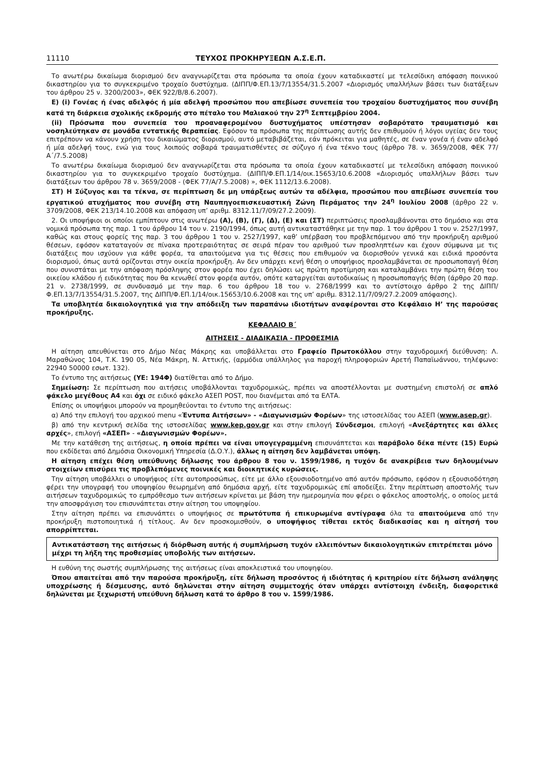11110 ΤΕΥΧΟΣ ΠΡΟΚΗΡΥΞΕΩΝ Α.Σ.Ε.Π.
Το ανωτέρω δικαίωμα διορισμού δεν αναγνωρίζεται στα πρόσωπα τα οποία έχουν καταδικαστεί με τελεσίδικη απόφαση ποινικού δικαστηρίου για το συγκεκριμένο τροχαίο δυστύχημα. (ΔΙΠΠ/Φ.ΕΠ.13/7/13554/31.5.2007 «Διορισμός υπαλλήλων βάσει των διατάξεων του άρθρου 25 ν. 3200/2003», ΦΕΚ 922/Β/8.6.2007).
Ε) (i) Γονέας ή ένας αδελφός ή μία αδελφή προσώπου που απεβίωσε συνεπεία του τροχαίου δυστυχήματος που συνέβη κατά τη διάρκεια σχολικής εκδρομής στο πέταλο του Μαλιακού την 27<sup>η</sup> Σεπτεμβρίου 2004.
(ii) Πρόσωπα που συνεπεία του προαναφερομένου δυστυχήματος υπέστησαν σοβαρότατο τραυματισμό και νοσηλεύτηκαν σε μονάδα εντατικής θεραπείας. Εφόσον τα πρόσωπα της περίπτωσης αυτής δεν επιθυμούν ή λόγοι υγείας δεν τους επιτρέπουν να κάνουν χρήση του δικαιώματος διορισμού, αυτό μεταβιβάζεται, εάν πρόκειται για μαθητές, σε έναν γονέα ή έναν αδελφό ή μία αδελφή τους, ενώ για τους λοιπούς σοβαρά τραυματισθέντες σε σύζυγο ή ένα τέκνο τους (άρθρο 78. ν. 3659/2008, ΦΕΚ 77/Α΄/7.5.2008)
Το ανωτέρω δικαίωμα διορισμού δεν αναγνωρίζεται στα πρόσωπα τα οποία έχουν καταδικαστεί με τελεσίδικη απόφαση ποινικού δικαστηρίου για το συγκεκριμένο τροχαίο δυστύχημα. (ΔΙΠΠ/Φ.ΕΠ.1/14/οικ.15653/10.6.2008 «Διορισμός υπαλλήλων βάσει των διατάξεων του άρθρου 78 ν. 3659/2008 - (ΦΕΚ 77/Α/7.5.2008) », ΦΕΚ 1112/13.6.2008).
ΣΤ) Η Σύζυγος και τα τέκνα, σε περίπτωση δε μη υπάρξεως αυτών τα αδέλφια, προσώπου που απεβίωσε συνεπεία του εργατικού ατυχήματος που συνέβη στη Ναυπηγοεπισκευαστική Ζώνη Περάματος την 24<sup>η</sup> Ιουλίου 2008 (άρθρο 22 ν. 3709/2008, ΦΕΚ 213/14.10.2008 και απόφαση υπ’ αριθμ. 8312.11/7/09/27.2.2009).
2. Οι υποψήφιοι οι οποίοι εμπίπτουν στις ανωτέρω (Α), (Β), (Γ), (Δ), (Ε) και (ΣΤ) περιπτώσεις προσλαμβάνονται στο δημόσιο και στα νομικά πρόσωπα της παρ. 1 του άρθρου 14 του ν. 2190/1994, όπως αυτή αντικαταστάθηκε με την παρ. 1 του άρθρου 1 του ν. 2527/1997, καθώς και στους φορείς της παρ. 3 του άρθρου 1 του ν. 2527/1997, καθ’ υπέρβαση του προβλεπόμενου από την προκήρυξη αριθμού θέσεων, εφόσον καταταγούν σε πίνακα προτεραιότητας σε σειρά πέραν του αριθμού των προσληπτέων και έχουν σύμφωνα με τις διατάξεις που ισχύουν για κάθε φορέα, τα απαιτούμενα για τις θέσεις που επιθυμούν να διορισθούν γενικά και ειδικά προσόντα διορισμού, όπως αυτά ορίζονται στην οικεία προκήρυξη. Αν δεν υπάρχει κενή θέση ο υποψήφιος προσλαμβάνεται σε προσωποπαγή θέση που συνιστάται με την απόφαση πρόσληψης στον φορέα που έχει δηλώσει ως πρώτη προτίμηση και καταλαμβάνει την πρώτη θέση του οικείου κλάδου ή ειδικότητας που θα κενωθεί στον φορέα αυτόν, οπότε καταργείται αυτοδικαίως η προσωποπαγής θέση (άρθρο 20 παρ. 21 ν. 2738/1999, σε συνδυασμό με την παρ. 6 του άρθρου 18 του ν. 2768/1999 και το αντίστοιχο άρθρο 2 της ΔΙΠΠ/Φ.ΕΠ.13/7/13554/31.5.2007, της ΔΙΠΠ/Φ.ΕΠ.1/14/οικ.15653/10.6.2008 και της υπ’ αριθμ. 8312.11/7/09/27.2.2009 απόφασης).
Τα υποβλητέα δικαιολογητικά για την απόδειξη των παραπάνω ιδιοτήτων αναφέρονται στο Κεφάλαιο Η’ της παρούσας προκήρυξης.
ΚΕΦΑΛΑΙΟ Β΄
ΑΙΤΗΣΕΙΣ - ΔΙΑΔΙΚΑΣΙΑ - ΠΡΟΘΕΣΜΙΑ
Η αίτηση απευθύνεται στο Δήμο Νέας Μάκρης και υποβάλλεται στο Γραφείο Πρωτοκόλλου στην ταχυδρομική διεύθυνση: Λ. Μαραθώνος 104, Τ.Κ. 190 05, Νέα Μάκρη, Ν. Αττικής, (αρμόδια υπάλληλος για παροχή πληροφοριών Αρετή Παπαϊωάννου, τηλέφωνο: 22940 50000 εσωτ. 132).
Το έντυπο της αιτήσεως (ΥΕ: 194Φ) διατίθεται από το Δήμο.
Σημείωση: Σε περίπτωση που αιτήσεις υποβάλλονται ταχυδρομικώς, πρέπει να αποστέλλονται με συστημένη επιστολή σε απλό φάκελο μεγέθους Α4 και όχι σε ειδικό φάκελο ΑΣΕΠ POST, που διανέμεται από τα ΕΛΤΑ.
Επίσης οι υποψήφιοι μπορούν να προμηθεύονται το έντυπο της αιτήσεως:
α) Από την επιλογή του αρχικού menu «Έντυπα Αιτήσεων» - «Διαγωνισμών Φορέων» της ιστοσελίδας του ΑΣΕΠ (www.asep.gr).
β) από την κεντρική σελίδα της ιστοσελίδας www.kep.gov.gr και στην επιλογή Σύνδεσμοι, επιλογή «Ανεξάρτητες και άλλες αρχές», επιλογή «ΑΣΕΠ» - «Διαγωνισμών Φορέων».
Με την κατάθεση της αιτήσεως, η οποία πρέπει να είναι υπογεγραμμένη επισυνάπτεται και παράβολο δέκα πέντε (15) Ευρώ που εκδίδεται από Δημόσια Οικονομική Υπηρεσία (Δ.Ο.Υ.), άλλως η αίτηση δεν λαμβάνεται υπόψη.
Η αίτηση επέχει θέση υπεύθυνης δήλωσης του άρθρου 8 του ν. 1599/1986, η τυχόν δε ανακρίβεια των δηλουμένων στοιχείων επισύρει τις προβλεπόμενες ποινικές και διοικητικές κυρώσεις.
Την αίτηση υποβάλλει ο υποψήφιος είτε αυτοπροσώπως, είτε με άλλο εξουσιοδοτημένο από αυτόν πρόσωπο, εφόσον η εξουσιοδότηση φέρει την υπογραφή του υποψηφίου θεωρημένη από δημόσια αρχή, είτε ταχυδρομικώς επί αποδείξει. Στην περίπτωση αποστολής των αιτήσεων ταχυδρομικώς το εμπρόθεσμο των αιτήσεων κρίνεται με βάση την ημερομηνία που φέρει ο φάκελος αποστολής, ο οποίος μετά την αποσφράγιση του επισυνάπτεται στην αίτηση του υποψηφίου.
Στην αίτηση πρέπει να επισυνάπτει ο υποψήφιος σε πρωτότυπα ή επικυρωμένα αντίγραφα όλα τα απαιτούμενα από την προκήρυξη πιστοποιητικά ή τίτλους. Αν δεν προσκομισθούν, ο υποψήφιος τίθεται εκτός διαδικασίας και η αίτησή του απορρίπτεται.
Αντικατάσταση της αιτήσεως ή διόρθωση αυτής ή συμπλήρωση τυχόν ελλειπόντων δικαιολογητικών επιτρέπεται μόνο μέχρι τη λήξη της προθεσμίας υποβολής των αιτήσεων.
Η ευθύνη της σωστής συμπλήρωσης της αιτήσεως είναι αποκλειστικά του υποψηφίου.
Όπου απαιτείται από την παρούσα προκήρυξη, είτε δήλωση προσόντος ή ιδιότητας ή κριτηρίου είτε δήλωση ανάληψης υποχρέωσης ή δέσμευσης, αυτό δηλώνεται στην αίτηση συμμετοχής όταν υπάρχει αντίστοιχη ένδειξη, διαφορετικά δηλώνεται με ξεχωριστή υπεύθυνη δήλωση κατά το άρθρο 8 του ν. 1599/1986.